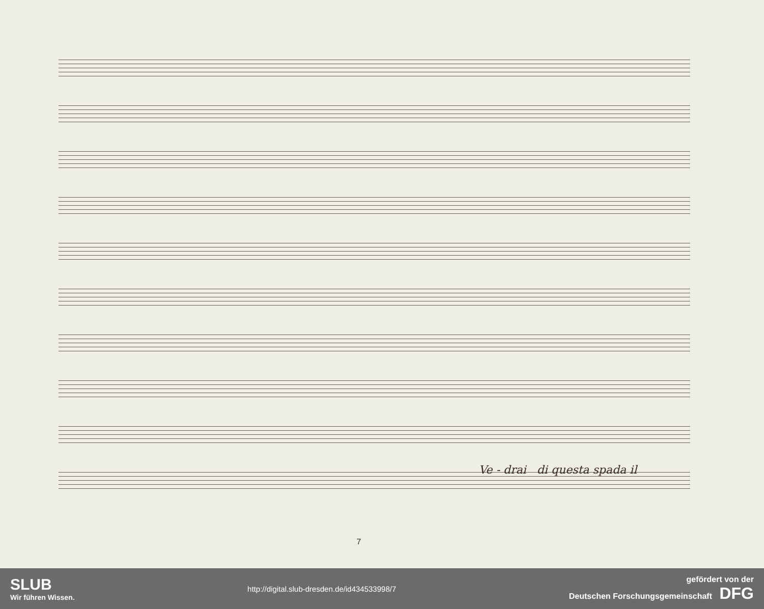Ve - drai di questa spada il
7
SLUB
Wir führen Wissen.
http://digital.slub-dresden.de/id434533998/7
gefördert von der
Deutschen Forschungsgemeinschaft DFG